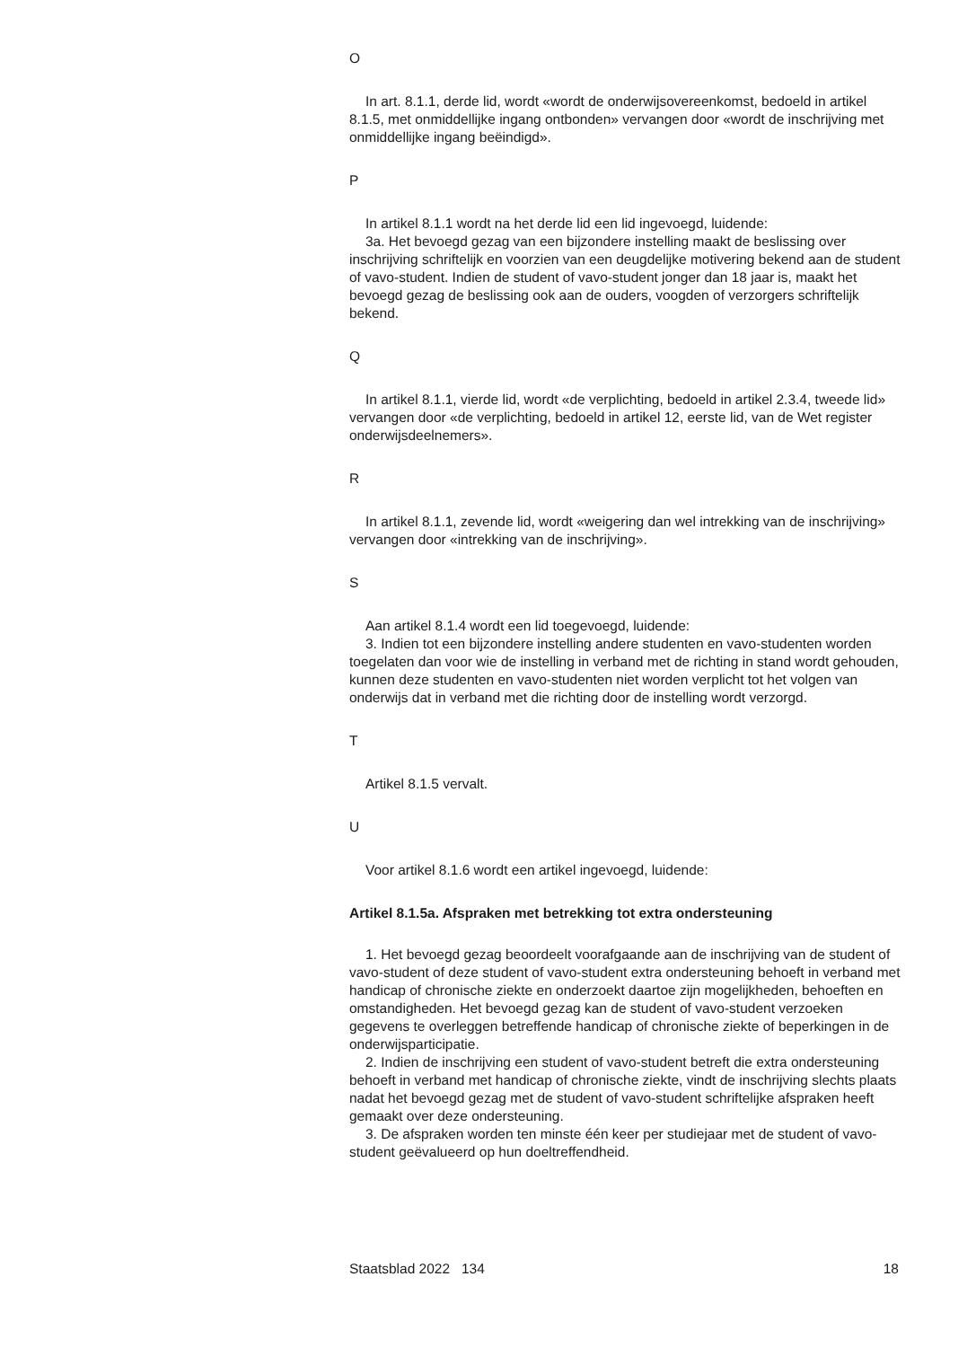O
In art. 8.1.1, derde lid, wordt «wordt de onderwijsovereenkomst, bedoeld in artikel 8.1.5, met onmiddellijke ingang ontbonden» vervangen door «wordt de inschrijving met onmiddellijke ingang beëindigd».
P
In artikel 8.1.1 wordt na het derde lid een lid ingevoegd, luidende:
3a. Het bevoegd gezag van een bijzondere instelling maakt de beslissing over inschrijving schriftelijk en voorzien van een deugdelijke motivering bekend aan de student of vavo-student. Indien de student of vavo-student jonger dan 18 jaar is, maakt het bevoegd gezag de beslissing ook aan de ouders, voogden of verzorgers schriftelijk bekend.
Q
In artikel 8.1.1, vierde lid, wordt «de verplichting, bedoeld in artikel 2.3.4, tweede lid» vervangen door «de verplichting, bedoeld in artikel 12, eerste lid, van de Wet register onderwijsdeelnemers».
R
In artikel 8.1.1, zevende lid, wordt «weigering dan wel intrekking van de inschrijving» vervangen door «intrekking van de inschrijving».
S
Aan artikel 8.1.4 wordt een lid toegevoegd, luidende:
3. Indien tot een bijzondere instelling andere studenten en vavo-studenten worden toegelaten dan voor wie de instelling in verband met de richting in stand wordt gehouden, kunnen deze studenten en vavo-studenten niet worden verplicht tot het volgen van onderwijs dat in verband met die richting door de instelling wordt verzorgd.
T
Artikel 8.1.5 vervalt.
U
Voor artikel 8.1.6 wordt een artikel ingevoegd, luidende:
Artikel 8.1.5a. Afspraken met betrekking tot extra ondersteuning
1. Het bevoegd gezag beoordeelt voorafgaande aan de inschrijving van de student of vavo-student of deze student of vavo-student extra ondersteuning behoeft in verband met handicap of chronische ziekte en onderzoekt daartoe zijn mogelijkheden, behoeften en omstandigheden. Het bevoegd gezag kan de student of vavo-student verzoeken gegevens te overleggen betreffende handicap of chronische ziekte of beperkingen in de onderwijsparticipatie.
2. Indien de inschrijving een student of vavo-student betreft die extra ondersteuning behoeft in verband met handicap of chronische ziekte, vindt de inschrijving slechts plaats nadat het bevoegd gezag met de student of vavo-student schriftelijke afspraken heeft gemaakt over deze ondersteuning.
3. De afspraken worden ten minste één keer per studiejaar met de student of vavo-student geëvalueerd op hun doeltreffendheid.
Staatsblad 2022 134 18